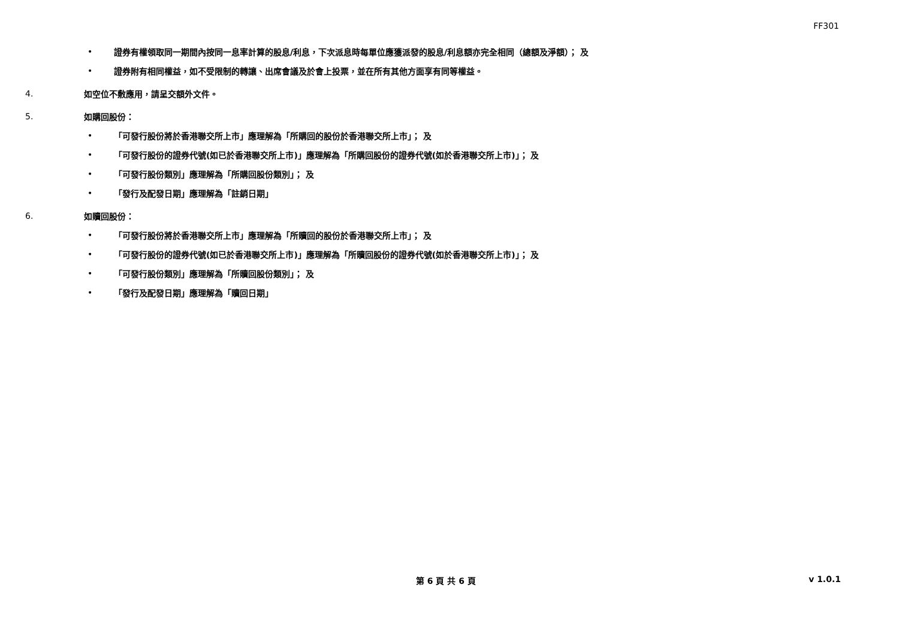FF301
• 證券有權領取同一期間內按同一息率計算的股息/利息，下次派息時每單位應獲派發的股息/利息額亦完全相同（總額及淨額）； 及
• 證券附有相同權益，如不受限制的轉讓、出席會議及於會上投票，並在所有其他方面享有同等權益。
4. 如空位不敷應用，請呈交額外文件。
5. 如購回股份：
• 「可發行股份將於香港聯交所上市」應理解為「所購回的股份於香港聯交所上市」； 及
• 「可發行股份的證券代號(如已於香港聯交所上市)」應理解為「所購回股份的證券代號(如於香港聯交所上市)」； 及
• 「可發行股份類別」應理解為「所購回股份類別」； 及
• 「發行及配發日期」應理解為「註銷日期」
6. 如贖回股份：
• 「可發行股份將於香港聯交所上市」應理解為「所贖回的股份於香港聯交所上市」； 及
• 「可發行股份的證券代號(如已於香港聯交所上市)」應理解為「所贖回股份的證券代號(如於香港聯交所上市)」； 及
• 「可發行股份類別」應理解為「所贖回股份類別」； 及
• 「發行及配發日期」應理解為「贖回日期」
第 6 頁 共 6 頁 v 1.0.1